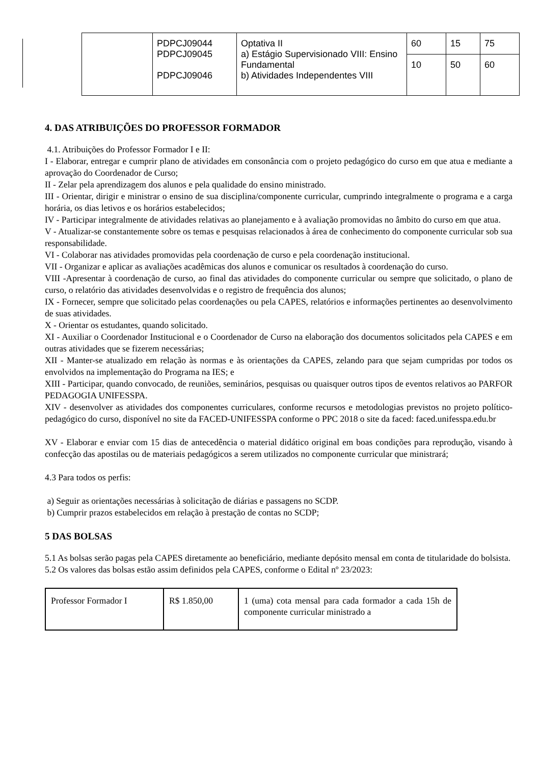| | PDPCJ09044 PDPCJ09045 PDPCJ09046 | Optativa II a) Estágio Supervisionado VIII: Ensino Fundamental b) Atividades Independentes VIII | 60 | 15 | 75 |
| | | | 10 | 50 | 60 |
4. DAS ATRIBUIÇÕES DO PROFESSOR FORMADOR
4.1. Atribuições do Professor Formador I e II:
I - Elaborar, entregar e cumprir plano de atividades em consonância com o projeto pedagógico do curso em que atua e mediante a aprovação do Coordenador de Curso;
II - Zelar pela aprendizagem dos alunos e pela qualidade do ensino ministrado.
III - Orientar, dirigir e ministrar o ensino de sua disciplina/componente curricular, cumprindo integralmente o programa e a carga horária, os dias letivos e os horários estabelecidos;
IV - Participar integralmente de atividades relativas ao planejamento e à avaliação promovidas no âmbito do curso em que atua.
V - Atualizar-se constantemente sobre os temas e pesquisas relacionados à área de conhecimento do componente curricular sob sua responsabilidade.
VI - Colaborar nas atividades promovidas pela coordenação de curso e pela coordenação institucional.
VII - Organizar e aplicar as avaliações acadêmicas dos alunos e comunicar os resultados à coordenação do curso.
VIII -Apresentar à coordenação de curso, ao final das atividades do componente curricular ou sempre que solicitado, o plano de curso, o relatório das atividades desenvolvidas e o registro de frequência dos alunos;
IX - Fornecer, sempre que solicitado pelas coordenações ou pela CAPES, relatórios e informações pertinentes ao desenvolvimento de suas atividades.
X - Orientar os estudantes, quando solicitado.
XI - Auxiliar o Coordenador Institucional e o Coordenador de Curso na elaboração dos documentos solicitados pela CAPES e em outras atividades que se fizerem necessárias;
XII - Manter-se atualizado em relação às normas e às orientações da CAPES, zelando para que sejam cumpridas por todos os envolvidos na implementação do Programa na IES; e
XIII - Participar, quando convocado, de reuniões, seminários, pesquisas ou quaisquer outros tipos de eventos relativos ao PARFOR PEDAGOGIA UNIFESSPA.
XIV - desenvolver as atividades dos componentes curriculares, conforme recursos e metodologias previstos no projeto político-pedagógico do curso, disponível no site da FACED-UNIFESSPA conforme o PPC 2018 o site da faced: faced.unifesspa.edu.br
XV - Elaborar e enviar com 15 dias de antecedência o material didático original em boas condições para reprodução, visando à confecção das apostilas ou de materiais pedagógicos a serem utilizados no componente curricular que ministrará;
4.3 Para todos os perfis:
a) Seguir as orientações necessárias à solicitação de diárias e passagens no SCDP.
b) Cumprir prazos estabelecidos em relação à prestação de contas no SCDP;
5 DAS BOLSAS
5.1 As bolsas serão pagas pela CAPES diretamente ao beneficiário, mediante depósito mensal em conta de titularidade do bolsista.
5.2 Os valores das bolsas estão assim definidos pela CAPES, conforme o Edital nº 23/2023:
| Professor Formador I | R$ 1.850,00 | 1 (uma) cota mensal para cada formador a cada 15h de componente curricular ministrado a |